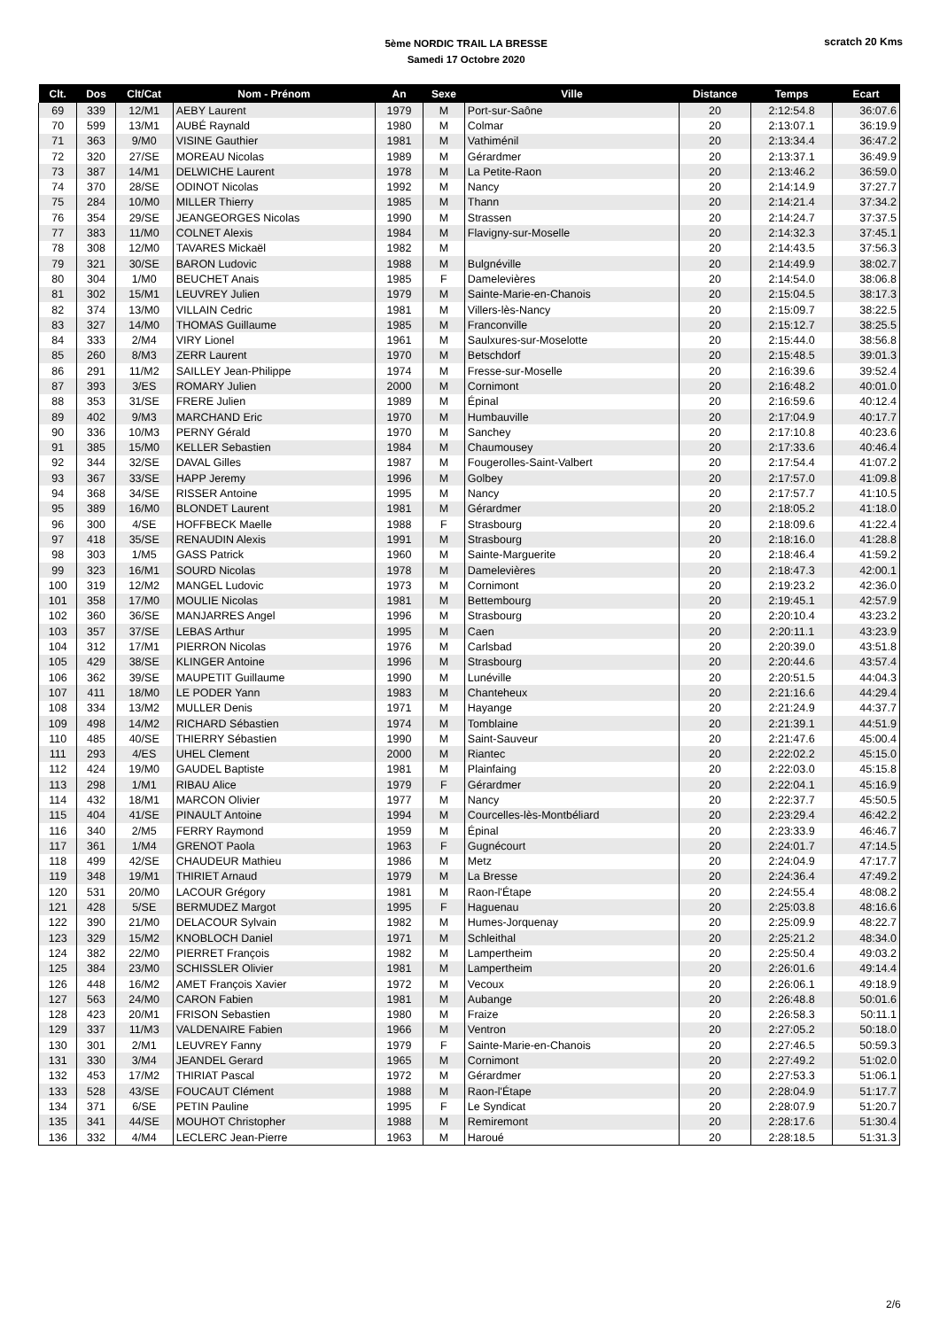5ème NORDIC TRAIL LA BRESSE
Samedi 17 Octobre 2020
scratch 20 Kms
| Clt. | Dos | Clt/Cat | Nom - Prénom | An | Sexe | Ville | Distance | Temps | Ecart |
| --- | --- | --- | --- | --- | --- | --- | --- | --- | --- |
| 69 | 339 | 12/M1 | AEBY Laurent | 1979 | M | Port-sur-Saône | 20 | 2:12:54.8 | 36:07.6 |
| 70 | 599 | 13/M1 | AUBÉ Raynald | 1980 | M | Colmar | 20 | 2:13:07.1 | 36:19.9 |
| 71 | 363 | 9/M0 | VISINE Gauthier | 1981 | M | Vathiménil | 20 | 2:13:34.4 | 36:47.2 |
| 72 | 320 | 27/SE | MOREAU Nicolas | 1989 | M | Gérardmer | 20 | 2:13:37.1 | 36:49.9 |
| 73 | 387 | 14/M1 | DELWICHE Laurent | 1978 | M | La Petite-Raon | 20 | 2:13:46.2 | 36:59.0 |
| 74 | 370 | 28/SE | ODINOT Nicolas | 1992 | M | Nancy | 20 | 2:14:14.9 | 37:27.7 |
| 75 | 284 | 10/M0 | MILLER Thierry | 1985 | M | Thann | 20 | 2:14:21.4 | 37:34.2 |
| 76 | 354 | 29/SE | JEANGEORGES Nicolas | 1990 | M | Strassen | 20 | 2:14:24.7 | 37:37.5 |
| 77 | 383 | 11/M0 | COLNET Alexis | 1984 | M | Flavigny-sur-Moselle | 20 | 2:14:32.3 | 37:45.1 |
| 78 | 308 | 12/M0 | TAVARES Mickaël | 1982 | M | | 20 | 2:14:43.5 | 37:56.3 |
| 79 | 321 | 30/SE | BARON Ludovic | 1988 | M | Bulgnéville | 20 | 2:14:49.9 | 38:02.7 |
| 80 | 304 | 1/M0 | BEUCHET Anais | 1985 | F | Damelevières | 20 | 2:14:54.0 | 38:06.8 |
| 81 | 302 | 15/M1 | LEUVREY Julien | 1979 | M | Sainte-Marie-en-Chanois | 20 | 2:15:04.5 | 38:17.3 |
| 82 | 374 | 13/M0 | VILLAIN Cedric | 1981 | M | Villers-lès-Nancy | 20 | 2:15:09.7 | 38:22.5 |
| 83 | 327 | 14/M0 | THOMAS Guillaume | 1985 | M | Franconville | 20 | 2:15:12.7 | 38:25.5 |
| 84 | 333 | 2/M4 | VIRY Lionel | 1961 | M | Saulxures-sur-Moselotte | 20 | 2:15:44.0 | 38:56.8 |
| 85 | 260 | 8/M3 | ZERR Laurent | 1970 | M | Betschdorf | 20 | 2:15:48.5 | 39:01.3 |
| 86 | 291 | 11/M2 | SAILLEY Jean-Philippe | 1974 | M | Fresse-sur-Moselle | 20 | 2:16:39.6 | 39:52.4 |
| 87 | 393 | 3/ES | ROMARY Julien | 2000 | M | Cornimont | 20 | 2:16:48.2 | 40:01.0 |
| 88 | 353 | 31/SE | FRERE Julien | 1989 | M | Épinal | 20 | 2:16:59.6 | 40:12.4 |
| 89 | 402 | 9/M3 | MARCHAND Eric | 1970 | M | Humbauville | 20 | 2:17:04.9 | 40:17.7 |
| 90 | 336 | 10/M3 | PERNY Gérald | 1970 | M | Sanchey | 20 | 2:17:10.8 | 40:23.6 |
| 91 | 385 | 15/M0 | KELLER Sebastien | 1984 | M | Chaumousey | 20 | 2:17:33.6 | 40:46.4 |
| 92 | 344 | 32/SE | DAVAL Gilles | 1987 | M | Fougerolles-Saint-Valbert | 20 | 2:17:54.4 | 41:07.2 |
| 93 | 367 | 33/SE | HAPP Jeremy | 1996 | M | Golbey | 20 | 2:17:57.0 | 41:09.8 |
| 94 | 368 | 34/SE | RISSER Antoine | 1995 | M | Nancy | 20 | 2:17:57.7 | 41:10.5 |
| 95 | 389 | 16/M0 | BLONDET Laurent | 1981 | M | Gérardmer | 20 | 2:18:05.2 | 41:18.0 |
| 96 | 300 | 4/SE | HOFFBECK Maelle | 1988 | F | Strasbourg | 20 | 2:18:09.6 | 41:22.4 |
| 97 | 418 | 35/SE | RENAUDIN Alexis | 1991 | M | Strasbourg | 20 | 2:18:16.0 | 41:28.8 |
| 98 | 303 | 1/M5 | GASS Patrick | 1960 | M | Sainte-Marguerite | 20 | 2:18:46.4 | 41:59.2 |
| 99 | 323 | 16/M1 | SOURD Nicolas | 1978 | M | Damelevières | 20 | 2:18:47.3 | 42:00.1 |
| 100 | 319 | 12/M2 | MANGEL Ludovic | 1973 | M | Cornimont | 20 | 2:19:23.2 | 42:36.0 |
| 101 | 358 | 17/M0 | MOULIE Nicolas | 1981 | M | Bettembourg | 20 | 2:19:45.1 | 42:57.9 |
| 102 | 360 | 36/SE | MANJARRES Angel | 1996 | M | Strasbourg | 20 | 2:20:10.4 | 43:23.2 |
| 103 | 357 | 37/SE | LEBAS Arthur | 1995 | M | Caen | 20 | 2:20:11.1 | 43:23.9 |
| 104 | 312 | 17/M1 | PIERRON Nicolas | 1976 | M | Carlsbad | 20 | 2:20:39.0 | 43:51.8 |
| 105 | 429 | 38/SE | KLINGER Antoine | 1996 | M | Strasbourg | 20 | 2:20:44.6 | 43:57.4 |
| 106 | 362 | 39/SE | MAUPETIT Guillaume | 1990 | M | Lunéville | 20 | 2:20:51.5 | 44:04.3 |
| 107 | 411 | 18/M0 | LE PODER Yann | 1983 | M | Chanteheux | 20 | 2:21:16.6 | 44:29.4 |
| 108 | 334 | 13/M2 | MULLER Denis | 1971 | M | Hayange | 20 | 2:21:24.9 | 44:37.7 |
| 109 | 498 | 14/M2 | RICHARD Sébastien | 1974 | M | Tomblaine | 20 | 2:21:39.1 | 44:51.9 |
| 110 | 485 | 40/SE | THIERRY Sébastien | 1990 | M | Saint-Sauveur | 20 | 2:21:47.6 | 45:00.4 |
| 111 | 293 | 4/ES | UHEL Clement | 2000 | M | Riantec | 20 | 2:22:02.2 | 45:15.0 |
| 112 | 424 | 19/M0 | GAUDEL Baptiste | 1981 | M | Plainfaing | 20 | 2:22:03.0 | 45:15.8 |
| 113 | 298 | 1/M1 | RIBAU Alice | 1979 | F | Gérardmer | 20 | 2:22:04.1 | 45:16.9 |
| 114 | 432 | 18/M1 | MARCON Olivier | 1977 | M | Nancy | 20 | 2:22:37.7 | 45:50.5 |
| 115 | 404 | 41/SE | PINAULT Antoine | 1994 | M | Courcelles-lès-Montbéliard | 20 | 2:23:29.4 | 46:42.2 |
| 116 | 340 | 2/M5 | FERRY Raymond | 1959 | M | Épinal | 20 | 2:23:33.9 | 46:46.7 |
| 117 | 361 | 1/M4 | GRENOT Paola | 1963 | F | Gugnécourt | 20 | 2:24:01.7 | 47:14.5 |
| 118 | 499 | 42/SE | CHAUDEUR Mathieu | 1986 | M | Metz | 20 | 2:24:04.9 | 47:17.7 |
| 119 | 348 | 19/M1 | THIRIET Arnaud | 1979 | M | La Bresse | 20 | 2:24:36.4 | 47:49.2 |
| 120 | 531 | 20/M0 | LACOUR Grégory | 1981 | M | Raon-l'Étape | 20 | 2:24:55.4 | 48:08.2 |
| 121 | 428 | 5/SE | BERMUDEZ Margot | 1995 | F | Haguenau | 20 | 2:25:03.8 | 48:16.6 |
| 122 | 390 | 21/M0 | DELACOUR Sylvain | 1982 | M | Humes-Jorquenay | 20 | 2:25:09.9 | 48:22.7 |
| 123 | 329 | 15/M2 | KNOBLOCH Daniel | 1971 | M | Schleithal | 20 | 2:25:21.2 | 48:34.0 |
| 124 | 382 | 22/M0 | PIERRET François | 1982 | M | Lampertheim | 20 | 2:25:50.4 | 49:03.2 |
| 125 | 384 | 23/M0 | SCHISSLER Olivier | 1981 | M | Lampertheim | 20 | 2:26:01.6 | 49:14.4 |
| 126 | 448 | 16/M2 | AMET François Xavier | 1972 | M | Vecoux | 20 | 2:26:06.1 | 49:18.9 |
| 127 | 563 | 24/M0 | CARON Fabien | 1981 | M | Aubange | 20 | 2:26:48.8 | 50:01.6 |
| 128 | 423 | 20/M1 | FRISON Sebastien | 1980 | M | Fraize | 20 | 2:26:58.3 | 50:11.1 |
| 129 | 337 | 11/M3 | VALDENAIRE Fabien | 1966 | M | Ventron | 20 | 2:27:05.2 | 50:18.0 |
| 130 | 301 | 2/M1 | LEUVREY Fanny | 1979 | F | Sainte-Marie-en-Chanois | 20 | 2:27:46.5 | 50:59.3 |
| 131 | 330 | 3/M4 | JEANDEL Gerard | 1965 | M | Cornimont | 20 | 2:27:49.2 | 51:02.0 |
| 132 | 453 | 17/M2 | THIRIAT Pascal | 1972 | M | Gérardmer | 20 | 2:27:53.3 | 51:06.1 |
| 133 | 528 | 43/SE | FOUCAUT Clément | 1988 | M | Raon-l'Étape | 20 | 2:28:04.9 | 51:17.7 |
| 134 | 371 | 6/SE | PETIN Pauline | 1995 | F | Le Syndicat | 20 | 2:28:07.9 | 51:20.7 |
| 135 | 341 | 44/SE | MOUHOT Christopher | 1988 | M | Remiremont | 20 | 2:28:17.6 | 51:30.4 |
| 136 | 332 | 4/M4 | LECLERC Jean-Pierre | 1963 | M | Haroué | 20 | 2:28:18.5 | 51:31.3 |
2/6